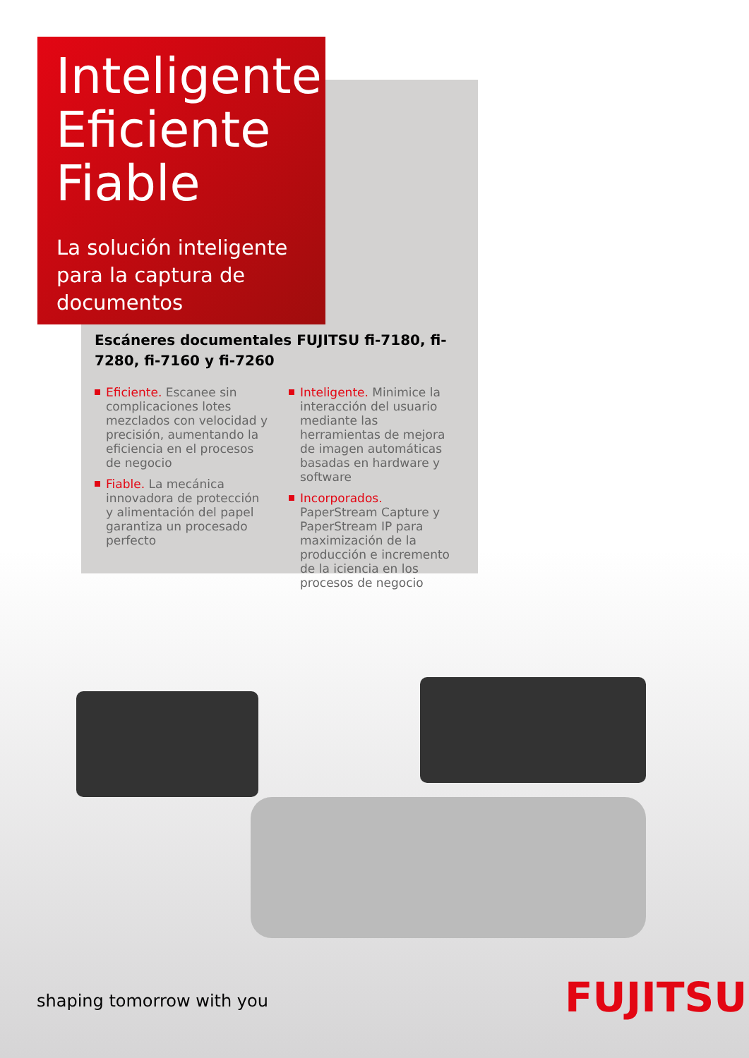Inteligente
Eficiente
Fiable
La solución inteligente para la captura de documentos
Escáneres documentales FUJITSU fi-7180, fi-7280, fi-7160 y fi-7260
Eficiente. Escanee sin complicaciones lotes mezclados con velocidad y precisión, aumentando la eficiencia en el procesos de negocio
Fiable. La mecánica innovadora de protección y alimentación del papel garantiza un procesado perfecto
Inteligente. Minimice la interacción del usuario mediante las herramientas de mejora de imagen automáticas basadas en hardware y software
Incorporados. PaperStream Capture y PaperStream IP para maximización de la producción e incremento de la iciencia en los procesos de negocio
shaping tomorrow with you FUJITSU